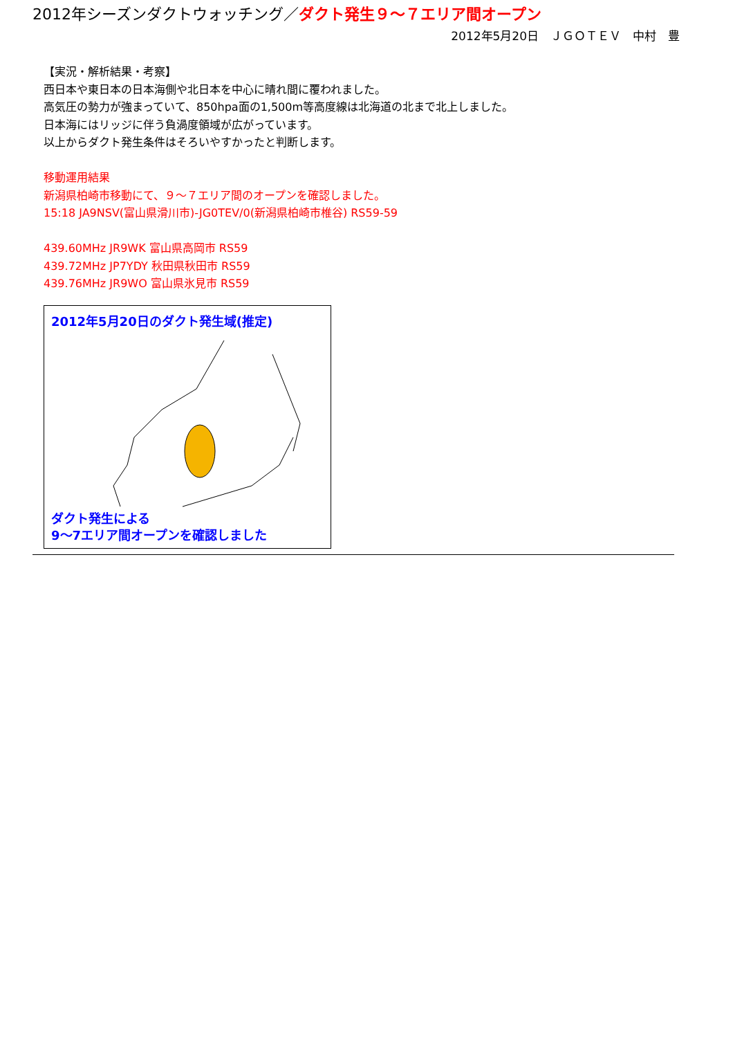2012年シーズンダクトウォッチング／ダクト発生９～７エリア間オープン
2012年5月20日　ＪＧＯＴＥＶ　中村　豊
【実況・解析結果・考察】
西日本や東日本の日本海側や北日本を中心に晴れ間に覆われました。
高気圧の勢力が強まっていて、850hpa面の1,500m等高度線は北海道の北まで北上しました。
日本海にはリッジに伴う負渦度領域が広がっています。
以上からダクト発生条件はそろいやすかったと判断します。
移動運用結果
新潟県柏崎市移動にて、９～７エリア間のオープンを確認しました。
15:18 JA9NSV(富山県滑川市)-JG0TEV/0(新潟県柏崎市椎谷) RS59-59
439.60MHz JR9WK 富山県高岡市 RS59
439.72MHz JP7YDY 秋田県秋田市 RS59
439.76MHz JR9WO 富山県氷見市 RS59
2012年5月20日のダクト発生域(推定)
ダクト発生による
9～7エリア間オープンを確認しました